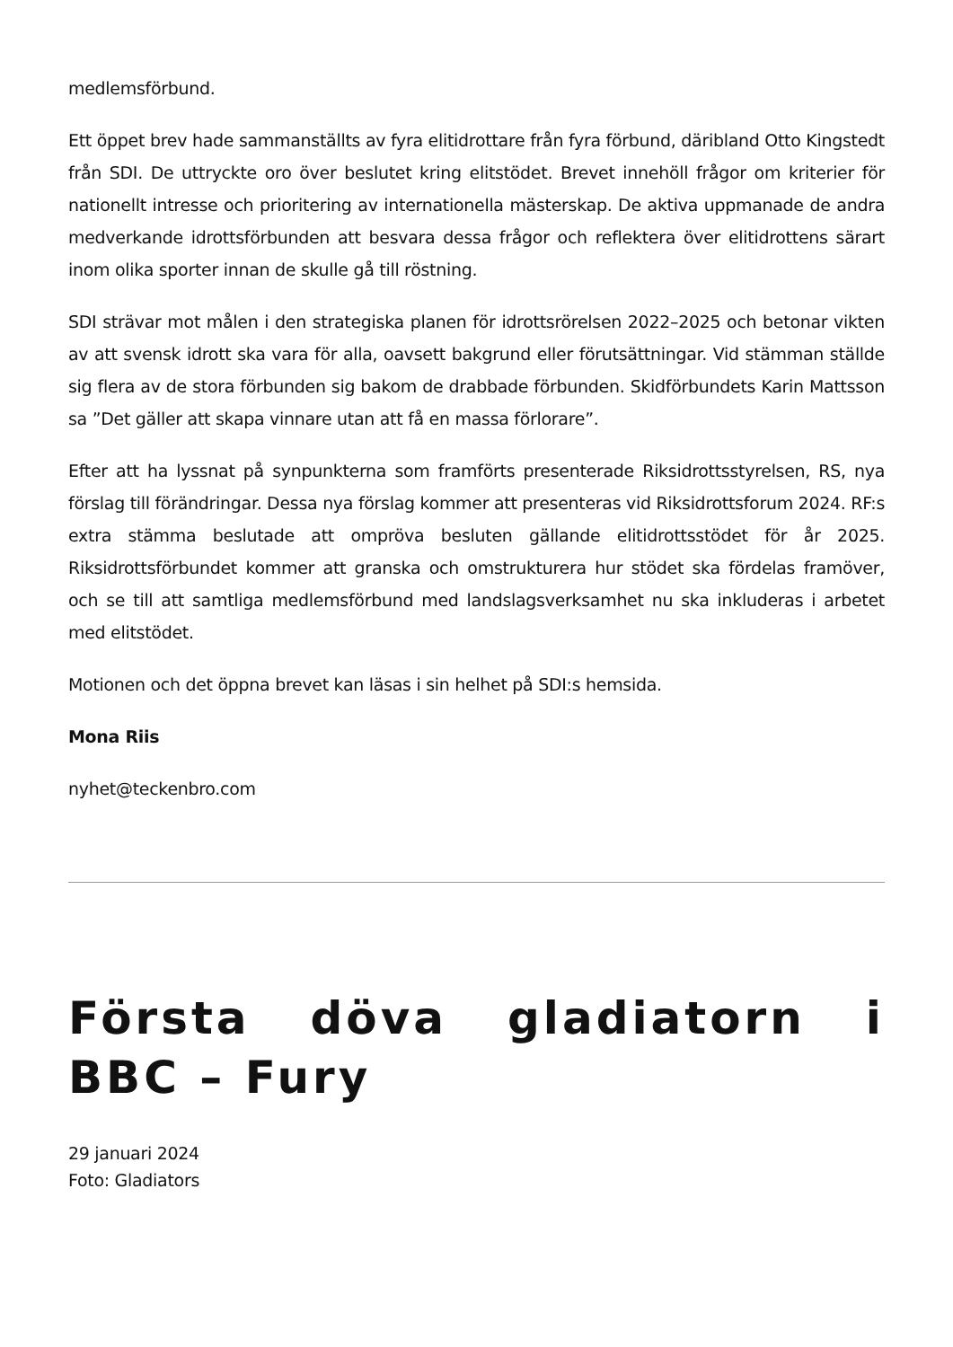medlemsförbund.
Ett öppet brev hade sammanställts av fyra elitidrottare från fyra förbund, däribland Otto Kingstedt från SDI. De uttryckte oro över beslutet kring elitstödet. Brevet innehöll frågor om kriterier för nationellt intresse och prioritering av internationella mästerskap. De aktiva uppmanade de andra medverkande idrottsförbunden att besvara dessa frågor och reflektera över elitidrottens särart inom olika sporter innan de skulle gå till röstning.
SDI strävar mot målen i den strategiska planen för idrottsrörelsen 2022–2025 och betonar vikten av att svensk idrott ska vara för alla, oavsett bakgrund eller förutsättningar. Vid stämman ställde sig flera av de stora förbunden sig bakom de drabbade förbunden. Skidförbundets Karin Mattsson sa ”Det gäller att skapa vinnare utan att få en massa förlorare”.
Efter att ha lyssnat på synpunkterna som framförts presenterade Riksidrottsstyrelsen, RS, nya förslag till förändringar. Dessa nya förslag kommer att presenteras vid Riksidrottsforum 2024. RF:s extra stämma beslutade att ompröva besluten gällande elitidrottsstödet för år 2025. Riksidrottsförbundet kommer att granska och omstrukturera hur stödet ska fördelas framöver, och se till att samtliga medlemsförbund med landslagsverksamhet nu ska inkluderas i arbetet med elitstödet.
Motionen och det öppna brevet kan läsas i sin helhet på SDI:s hemsida.
Mona Riis
nyhet@teckenbro.com
Första döva gladiatorn i BBC – Fury
29 januari 2024
Foto: Gladiators